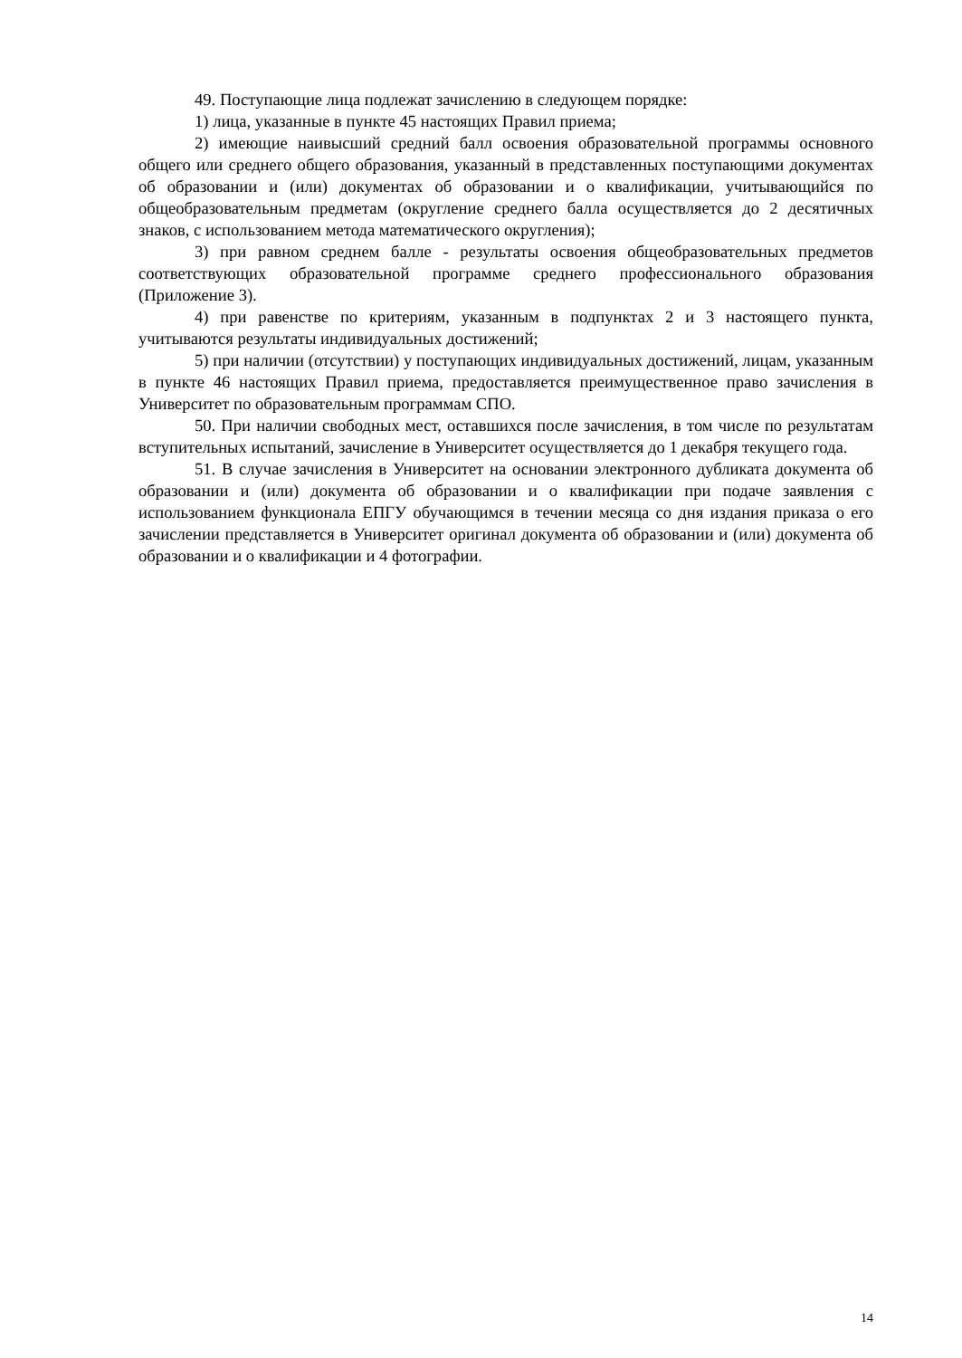49. Поступающие лица подлежат зачислению в следующем порядке:
1) лица, указанные в пункте 45 настоящих Правил приема;
2) имеющие наивысший средний балл освоения образовательной программы основного общего или среднего общего образования, указанный в представленных поступающими документах об образовании и (или) документах об образовании и о квалификации, учитывающийся по общеобразовательным предметам (округление среднего балла осуществляется до 2 десятичных знаков, с использованием метода математического округления);
3) при равном среднем балле - результаты освоения общеобразовательных предметов соответствующих образовательной программе среднего профессионального образования (Приложение 3).
4) при равенстве по критериям, указанным в подпунктах 2 и 3 настоящего пункта, учитываются результаты индивидуальных достижений;
5) при наличии (отсутствии) у поступающих индивидуальных достижений, лицам, указанным в пункте 46 настоящих Правил приема, предоставляется преимущественное право зачисления в Университет по образовательным программам СПО.
50. При наличии свободных мест, оставшихся после зачисления, в том числе по результатам вступительных испытаний, зачисление в Университет осуществляется до 1 декабря текущего года.
51. В случае зачисления в Университет на основании электронного дубликата документа об образовании и (или) документа об образовании и о квалификации при подаче заявления с использованием функционала ЕПГУ обучающимся в течении месяца со дня издания приказа о его зачислении представляется в Университет оригинал документа об образовании и (или) документа об образовании и о квалификации и 4 фотографии.
14